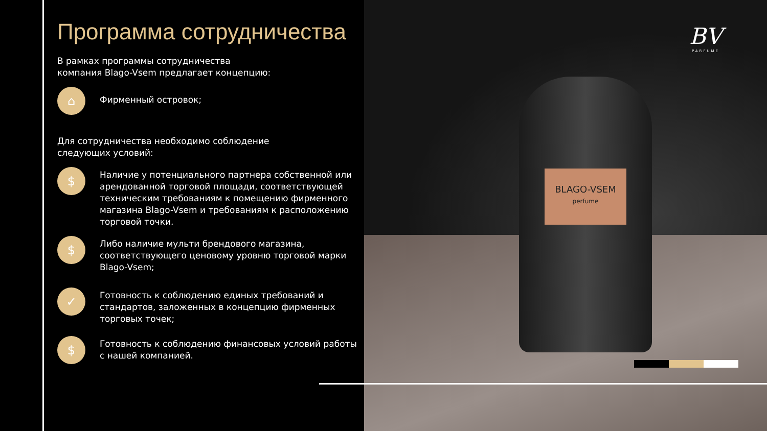BLAGO-VSEM
perfume
BV
PARFUME
Программа сотрудничества
В рамках программы сотрудничества
компания Blago-Vsem предлагает концепцию:
⌂
Фирменный островок;
Для сотрудничества необходимо соблюдение
следующих условий:
$
Наличие у потенциального партнера собственной или арендованной торговой площади, соответствующей техническим требованиям к помещению фирменного магазина Blago-Vsem и требованиям к расположению торговой точки.
$
Либо наличие мульти брендового магазина, соответствующего ценовому уровню торговой марки Blago-Vsem;
✓
Готовность к соблюдению единых требований и стандартов, заложенных в концепцию фирменных торговых точек;
$
Готовность к соблюдению финансовых условий работы с нашей компанией.